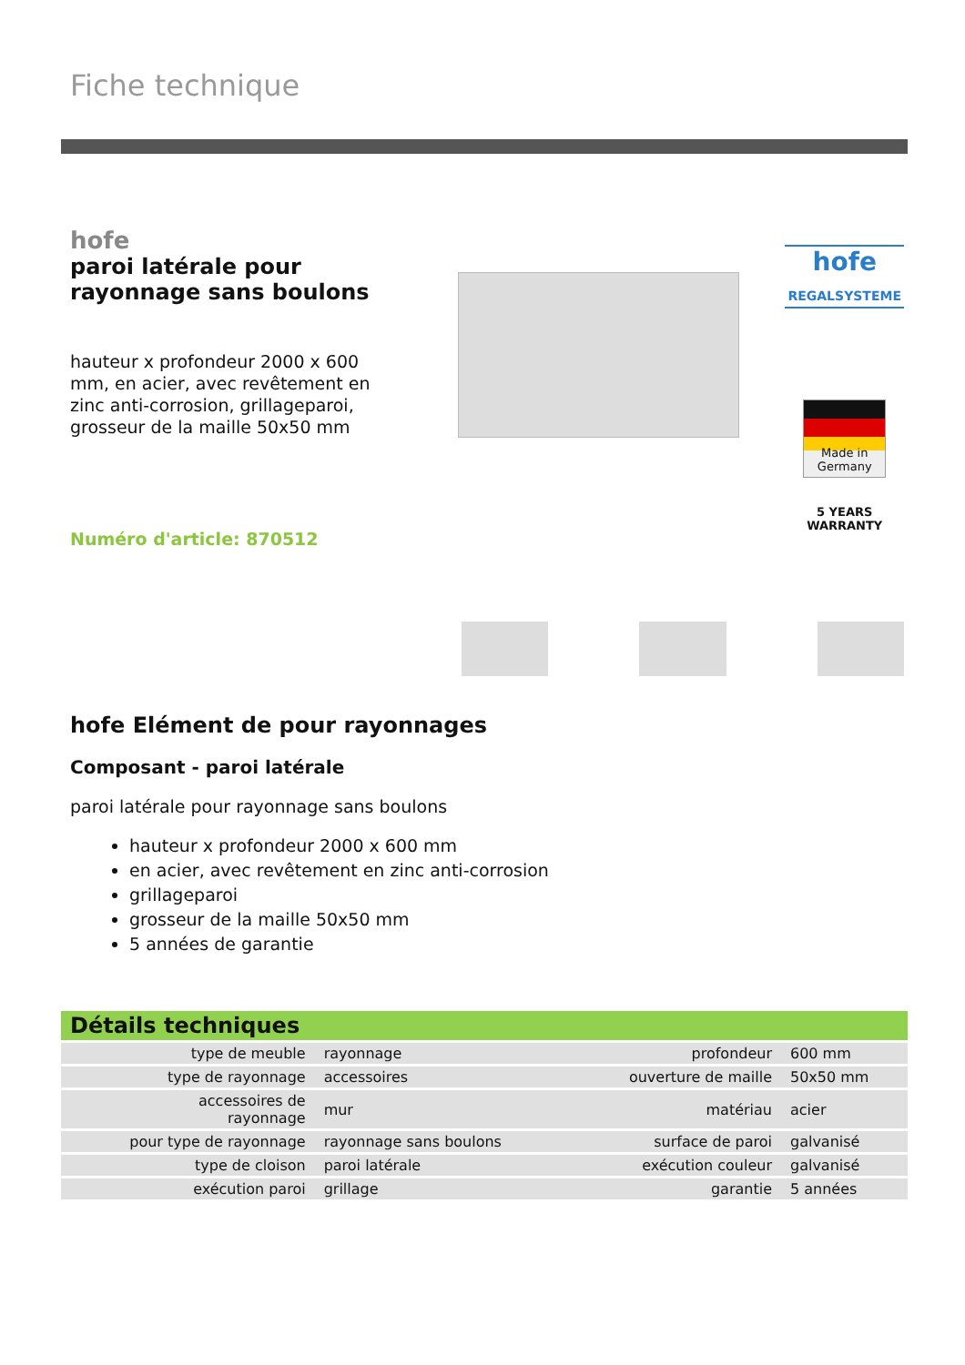Fiche technique
hofe
paroi latérale pour rayonnage sans boulons
hauteur x profondeur 2000 x 600 mm, en acier, avec revêtement en zinc anti-corrosion, grillageparoi, grosseur de la maille 50x50 mm
Numéro d'article: 870512
hofe
REGALSYSTEME
Made in
Germany
5 YEARS
WARRANTY
hofe Elément de pour rayonnages
Composant - paroi latérale
paroi latérale pour rayonnage sans boulons
hauteur x profondeur 2000 x 600 mm
en acier, avec revêtement en zinc anti-corrosion
grillageparoi
grosseur de la maille 50x50 mm
5 années de garantie
Détails techniques
| type de meuble | rayonnage | profondeur | 600 mm |
| type de rayonnage | accessoires | ouverture de maille | 50x50 mm |
| accessoires de rayonnage | mur | matériau | acier |
| pour type de rayonnage | rayonnage sans boulons | surface de paroi | galvanisé |
| type de cloison | paroi latérale | exécution couleur | galvanisé |
| exécution paroi | grillage | garantie | 5 années |